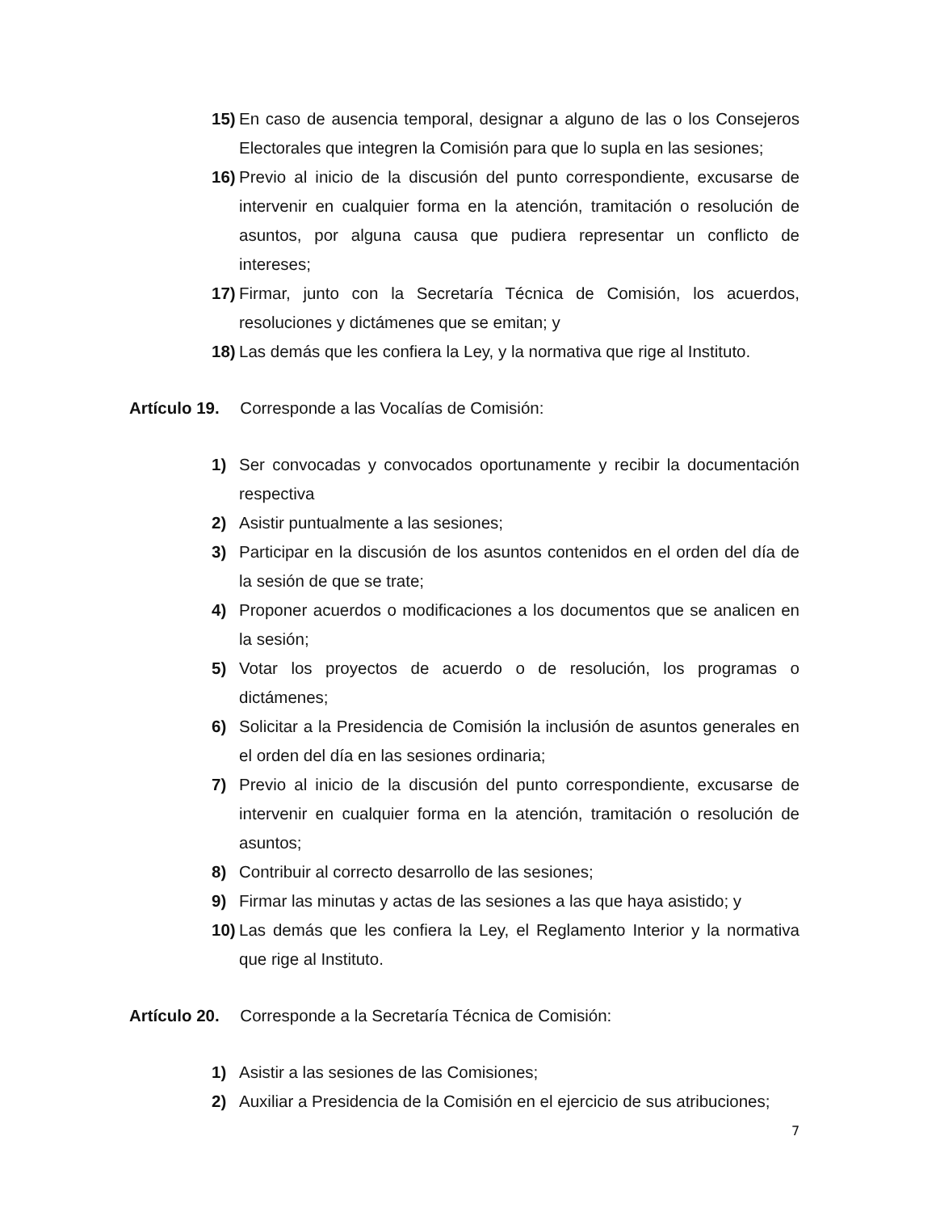15) En caso de ausencia temporal, designar a alguno de las o los Consejeros Electorales que integren la Comisión para que lo supla en las sesiones;
16) Previo al inicio de la discusión del punto correspondiente, excusarse de intervenir en cualquier forma en la atención, tramitación o resolución de asuntos, por alguna causa que pudiera representar un conflicto de intereses;
17) Firmar, junto con la Secretaría Técnica de Comisión, los acuerdos, resoluciones y dictámenes que se emitan; y
18) Las demás que les confiera la Ley, y la normativa que rige al Instituto.
Artículo 19. Corresponde a las Vocalías de Comisión:
1) Ser convocadas y convocados oportunamente y recibir la documentación respectiva
2) Asistir puntualmente a las sesiones;
3) Participar en la discusión de los asuntos contenidos en el orden del día de la sesión de que se trate;
4) Proponer acuerdos o modificaciones a los documentos que se analicen en la sesión;
5) Votar los proyectos de acuerdo o de resolución, los programas o dictámenes;
6) Solicitar a la Presidencia de Comisión la inclusión de asuntos generales en el orden del día en las sesiones ordinaria;
7) Previo al inicio de la discusión del punto correspondiente, excusarse de intervenir en cualquier forma en la atención, tramitación o resolución de asuntos;
8) Contribuir al correcto desarrollo de las sesiones;
9) Firmar las minutas y actas de las sesiones a las que haya asistido; y
10) Las demás que les confiera la Ley, el Reglamento Interior y la normativa que rige al Instituto.
Artículo 20. Corresponde a la Secretaría Técnica de Comisión:
1) Asistir a las sesiones de las Comisiones;
2) Auxiliar a Presidencia de la Comisión en el ejercicio de sus atribuciones;
7